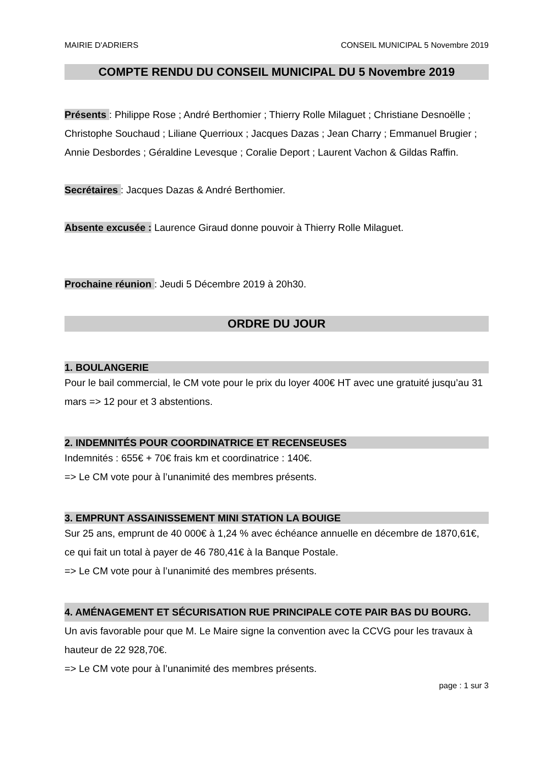MAIRIE D'ADRIERS CONSEIL MUNICIPAL 5 Novembre 2019
COMPTE RENDU DU CONSEIL MUNICIPAL DU 5 Novembre 2019
Présents : Philippe Rose ; André Berthomier ; Thierry Rolle Milaguet ; Christiane Desnoëlle ; Christophe Souchaud ; Liliane Querrioux ; Jacques Dazas ; Jean Charry ; Emmanuel Brugier ; Annie Desbordes ; Géraldine Levesque ; Coralie Deport ; Laurent Vachon & Gildas Raffin.
Secrétaires : Jacques Dazas & André Berthomier.
Absente excusée : Laurence Giraud donne pouvoir à Thierry Rolle Milaguet.
Prochaine réunion : Jeudi 5 Décembre 2019 à 20h30.
ORDRE DU JOUR
1. BOULANGERIE
Pour le bail commercial, le CM vote pour le prix du loyer 400€ HT avec une gratuité jusqu’au 31 mars => 12 pour et 3 abstentions.
2. INDEMNITÉS POUR COORDINATRICE ET RECENSEUSES
Indemnités : 655€ + 70€ frais km et coordinatrice : 140€.
=> Le CM vote pour à l’unanimité des membres présents.
3. EMPRUNT ASSAINISSEMENT MINI STATION LA BOUIGE
Sur 25 ans, emprunt de 40 000€ à 1,24 % avec échéance annuelle en décembre de 1870,61€, ce qui fait un total à payer de 46 780,41€ à la Banque Postale.
=> Le CM vote pour à l’unanimité des membres présents.
4. AMÉNAGEMENT ET SÉCURISATION RUE PRINCIPALE COTE PAIR BAS DU BOURG.
Un avis favorable pour que M. Le Maire signe la convention avec la CCVG pour les travaux à hauteur de 22 928,70€.
=> Le CM vote pour à l’unanimité des membres présents.
page : 1 sur 3